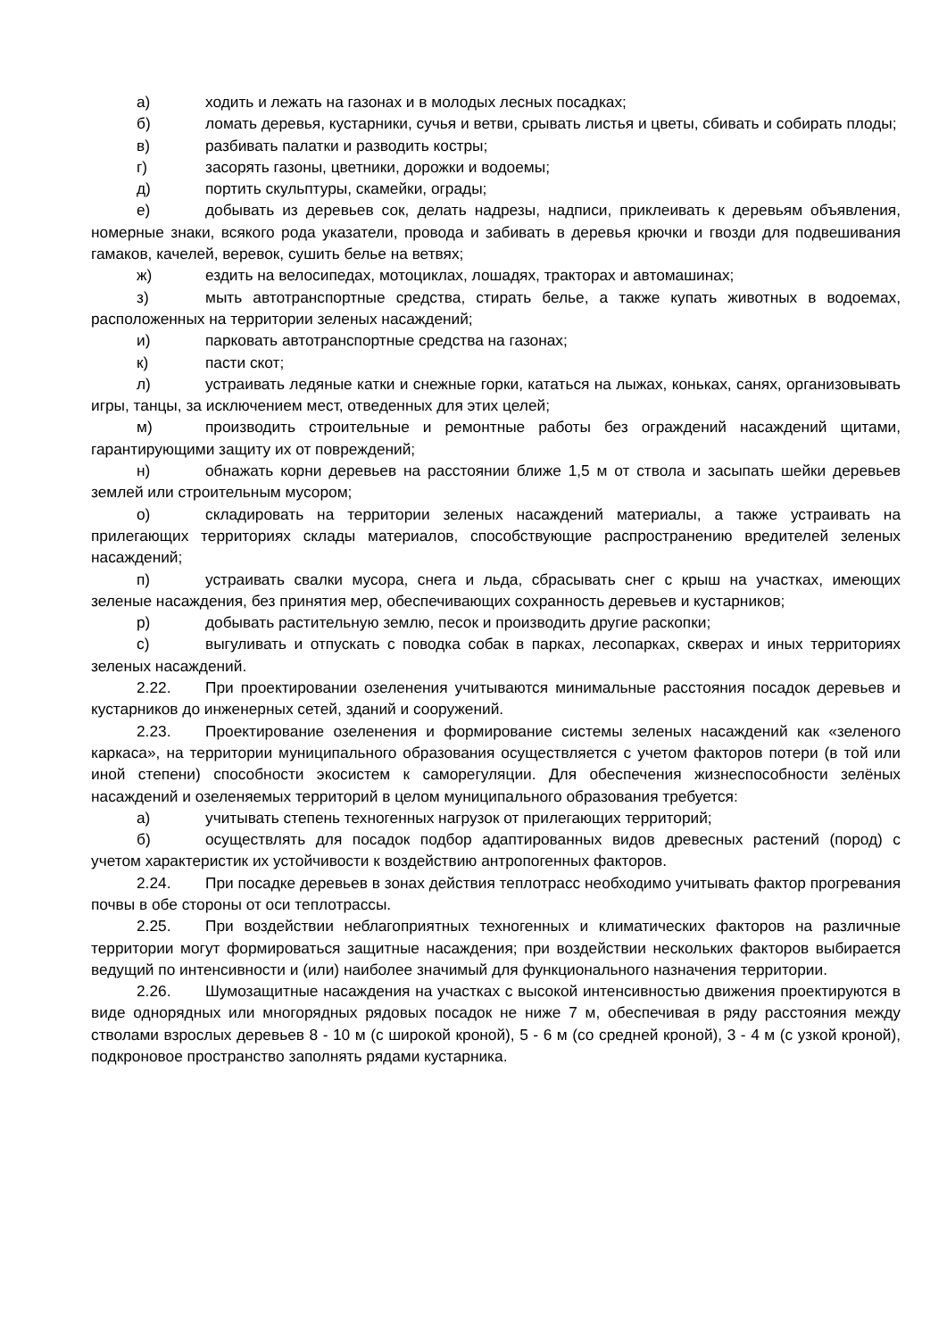а) ходить и лежать на газонах и в молодых лесных посадках;
б) ломать деревья, кустарники, сучья и ветви, срывать листья и цветы, сбивать и собирать плоды;
в) разбивать палатки и разводить костры;
г) засорять газоны, цветники, дорожки и водоемы;
д) портить скульптуры, скамейки, ограды;
е) добывать из деревьев сок, делать надрезы, надписи, приклеивать к деревьям объявления, номерные знаки, всякого рода указатели, провода и забивать в деревья крючки и гвозди для подвешивания гамаков, качелей, веревок, сушить белье на ветвях;
ж) ездить на велосипедах, мотоциклах, лошадях, тракторах и автомашинах;
з) мыть автотранспортные средства, стирать белье, а также купать животных в водоемах, расположенных на территории зеленых насаждений;
и) парковать автотранспортные средства на газонах;
к) пасти скот;
л) устраивать ледяные катки и снежные горки, кататься на лыжах, коньках, санях, организовывать игры, танцы, за исключением мест, отведенных для этих целей;
м) производить строительные и ремонтные работы без ограждений насаждений щитами, гарантирующими защиту их от повреждений;
н) обнажать корни деревьев на расстоянии ближе 1,5 м от ствола и засыпать шейки деревьев землей или строительным мусором;
о) складировать на территории зеленых насаждений материалы, а также устраивать на прилегающих территориях склады материалов, способствующие распространению вредителей зеленых насаждений;
п) устраивать свалки мусора, снега и льда, сбрасывать снег с крыш на участках, имеющих зеленые насаждения, без принятия мер, обеспечивающих сохранность деревьев и кустарников;
р) добывать растительную землю, песок и производить другие раскопки;
с) выгуливать и отпускать с поводка собак в парках, лесопарках, скверах и иных территориях зеленых насаждений.
2.22. При проектировании озеленения учитываются минимальные расстояния посадок деревьев и кустарников до инженерных сетей, зданий и сооружений.
2.23. Проектирование озеленения и формирование системы зеленых насаждений как «зеленого каркаса», на территории муниципального образования осуществляется с учетом факторов потери (в той или иной степени) способности экосистем к саморегуляции. Для обеспечения жизнеспособности зелёных насаждений и озеленяемых территорий в целом муниципального образования требуется:
а) учитывать степень техногенных нагрузок от прилегающих территорий;
б) осуществлять для посадок подбор адаптированных видов древесных растений (пород) с учетом характеристик их устойчивости к воздействию антропогенных факторов.
2.24. При посадке деревьев в зонах действия теплотрасс необходимо учитывать фактор прогревания почвы в обе стороны от оси теплотрассы.
2.25. При воздействии неблагоприятных техногенных и климатических факторов на различные территории могут формироваться защитные насаждения; при воздействии нескольких факторов выбирается ведущий по интенсивности и (или) наиболее значимый для функционального назначения территории.
2.26. Шумозащитные насаждения на участках с высокой интенсивностью движения проектируются в виде однорядных или многорядных рядовых посадок не ниже 7 м, обеспечивая в ряду расстояния между стволами взрослых деревьев 8 - 10 м (с широкой кроной), 5 - 6 м (со средней кроной), 3 - 4 м (с узкой кроной), подкроновое пространство заполнять рядами кустарника.